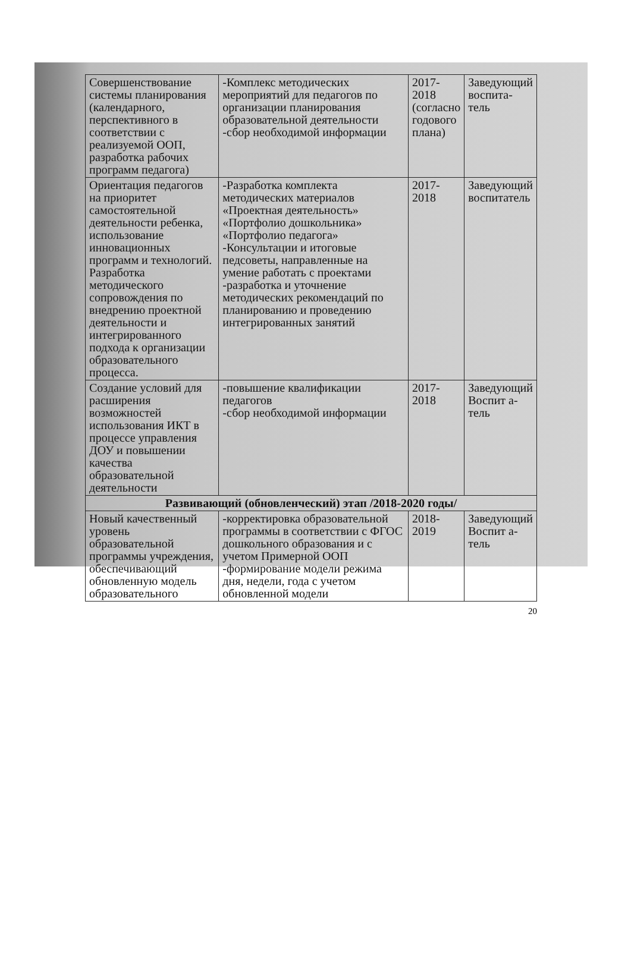| Совершенствование системы планирования (календарного, перспективного в соответствии с реализуемой ООП, разработка рабочих программ педагога) | -Комплекс методических мероприятий для педагогов по организации планирования образовательной деятельности -сбор необходимой информации | 2017-2018 (согласно годового плана) | Заведующий воспита-тель |
| Ориентация педагогов на приоритет самостоятельной деятельности ребенка, использование инновационных программ и технологий. Разработка методического сопровождения по внедрению проектной деятельности и интегрированного подхода к организации образовательного процесса. | -Разработка комплекта методических материалов «Проектная деятельность» «Портфолио дошкольника» «Портфолио педагога» -Консультации и итоговые педсоветы, направленные на умение работать с проектами -разработка и уточнение методических рекомендаций по планированию и проведению интегрированных занятий | 2017-2018 | Заведующий воспитатель |
| Создание условий для расширения возможностей использования ИКТ в процессе управления ДОУ и повышении качества образовательной деятельности | -повышение квалификации педагогов -сбор необходимой информации | 2017-2018 | Заведующий Воспит а-тель |
| Развивающий (обновленческий) этап /2018-2020 годы/ | | | |
| Новый качественный уровень образовательной программы учреждения, обеспечивающий обновленную модель образовательного | -корректировка образовательной программы в соответствии с ФГОС дошкольного образования и с учетом Примерной ООП -формирование модели режима дня, недели, года с учетом обновленной модели | 2018-2019 | Заведующий Воспит а-тель |
20